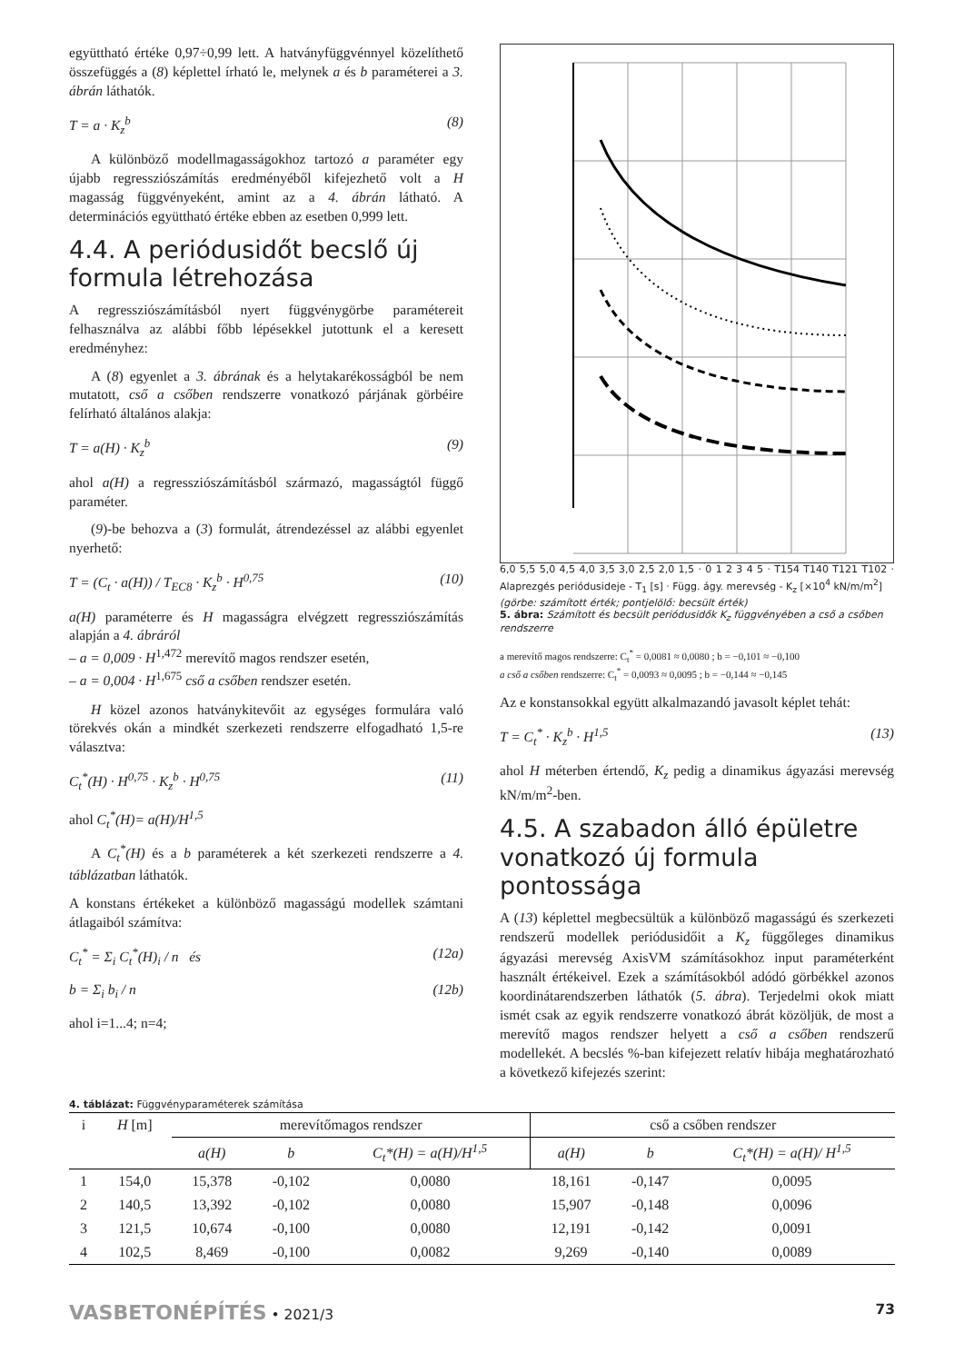együttható értéke 0,97÷0,99 lett. A hatványfüggvénnyel közelíthető összefüggés a (8) képlettel írható le, melynek a és b paraméterei a 3. ábrán láthatók.
T = a · K<sub>z</sub><sup>b</sup> (8)
A különböző modellmagasságokhoz tartozó a paraméter egy újabb regresszió­számítás eredményéből kifejezhető volt a H magasság függvényeként, amint az a 4. ábrán látható. A determinációs együttható értéke ebben az esetben 0,999 lett.
4.4. A periódusidőt becslő új formula létrehozása
A regressziószámításból nyert függvénygörbe paramétereit felhasználva az alábbi főbb lépésekkel jutottunk el a keresett eredményhez:
A (8) egyenlet a 3. ábrának és a helytakarékosságból be nem mutatott, cső a csőben rendszerre vonatkozó párjának görbéire felírható általános alakja:
T = a(H) · K<sub>z</sub><sup>b</sup> (9)
ahol a(H) a regressziószámításból származó, magasságtól függő paraméter.
(9)-be behozva a (3) formulát, átrendezéssel az alábbi egyenlet nyerhető:
T = (C<sub>t</sub> · a(H)) / T<sub>EC8</sub> · K<sub>z</sub><sup>b</sup> · H<sup>0,75</sup> (10)
a(H) paraméterre és H magasságra elvégzett regressziószámítás alapján a 4. ábráról
– a = 0,009 · H<sup>1,472</sup> merevítő magos rendszer esetén,
– a = 0,004 · H<sup>1,675</sup> cső a csőben rendszer esetén.
H közel azonos hatványkitevőit az egységes formulára való törekvés okán a mindkét szerkezeti rendszerre elfogadható 1,5-re választva:
C<sub>t</sub><sup>*</sup>(H) · H<sup>0,75</sup> · K<sub>z</sub><sup>b</sup> · H<sup>0,75</sup> (11)
ahol C<sub>t</sub><sup>*</sup>(H)= a(H)/H<sup>1,5</sup>
A C<sub>t</sub><sup>*</sup>(H) és a b paraméterek a két szerkezeti rendszerre a 4. táblázatban láthatók.
A konstans értékeket a különböző magasságú modellek számtani átlagaiból számítva:
C<sub>t</sub><sup>*</sup> = Σ<sub>i</sub> C<sub>t</sub><sup>*</sup>(H)<sub>i</sub> / n és (12a)
b = Σ<sub>i</sub> b<sub>i</sub> / n (12b)
ahol i=1...4; n=4;
6,0 5,5 5,0 4,5 4,0 3,5 3,0 2,5 2,0 1,5 · 0 1 2 3 4 5 · T154 T140 T121 T102 · Alaprezgés periódusideje - T<sub>1</sub> [s] · Függ. ágy. merevség - K<sub>z</sub> [×10<sup>4</sup> kN/m/m<sup>2</sup>]
(görbe: számított érték; pontjelölő: becsült érték)
5. ábra: Számított és becsült periódusidők K<sub>z</sub> függvényében a cső a csőben rendszerre
a merevítő magos rendszerre: C<sub>t</sub><sup>*</sup> = 0,0081 ≈ 0,0080 ; b = −0,101 ≈ −0,100
a cső a csőben rendszerre: C<sub>t</sub><sup>*</sup> = 0,0093 ≈ 0,0095 ; b = −0,144 ≈ −0,145
Az e konstansokkal együtt alkalmazandó javasolt képlet tehát:
T = C<sub>t</sub><sup>*</sup> · K<sub>z</sub><sup>b</sup> · H<sup>1,5</sup> (13)
ahol H méterben értendő, K<sub>z</sub> pedig a dinamikus ágyazási merevség kN/m/m<sup>2</sup>-ben.
4.5. A szabadon álló épületre vonatkozó új formula pontossága
A (13) képlettel megbecsültük a különböző magasságú és szerkezeti rendszerű modellek periódusidőit a K<sub>z</sub> függőleges dinamikus ágyazási merevség AxisVM számításokhoz input paraméterként használt értékeivel. Ezek a számításokból adódó görbékkel azonos koordinátarendszerben láthatók (5. ábra). Terjedelmi okok miatt ismét csak az egyik rendszerre vonatkozó ábrát közöljük, de most a merevítő magos rendszer helyett a cső a csőben rendszerű modellekét. A becslés %-ban kifejezett relatív hibája meghatározható a következő kifejezés szerint:
4. táblázat: Függvényparaméterek számítása
| i | H [m] | merevítőmagos rendszer | | | cső a csőben rendszer | | |
| --- | --- | --- | --- | --- | --- | --- | --- |
| | | a(H) | b | C<sub>t</sub>*(H) = a(H)/H<sup>1,5</sup> | a(H) | b | C<sub>t</sub>*(H) = a(H)/ H<sup>1,5</sup> |
| 1 | 154,0 | 15,378 | -0,102 | 0,0080 | 18,161 | -0,147 | 0,0095 |
| 2 | 140,5 | 13,392 | -0,102 | 0,0080 | 15,907 | -0,148 | 0,0096 |
| 3 | 121,5 | 10,674 | -0,100 | 0,0080 | 12,191 | -0,142 | 0,0091 |
| 4 | 102,5 | 8,469 | -0,100 | 0,0082 | 9,269 | -0,140 | 0,0089 |
VASBETONÉPÍTÉS • 2021/3 73